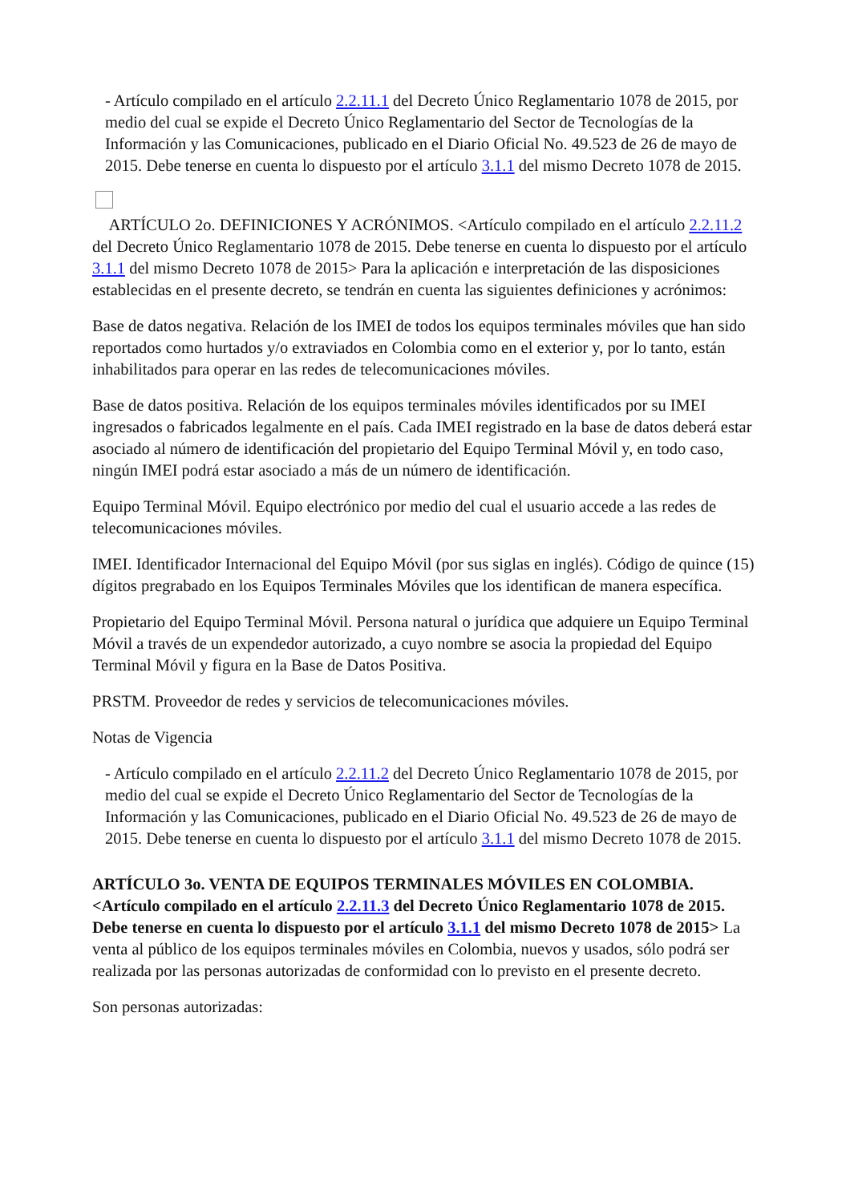- Artículo compilado en el artículo 2.2.11.1 del Decreto Único Reglamentario 1078 de 2015, por medio del cual se expide el Decreto Único Reglamentario del Sector de Tecnologías de la Información y las Comunicaciones, publicado en el Diario Oficial No. 49.523 de 26 de mayo de 2015. Debe tenerse en cuenta lo dispuesto por el artículo 3.1.1 del mismo Decreto 1078 de 2015.
ARTÍCULO 2o. DEFINICIONES Y ACRÓNIMOS. <Artículo compilado en el artículo 2.2.11.2 del Decreto Único Reglamentario 1078 de 2015. Debe tenerse en cuenta lo dispuesto por el artículo 3.1.1 del mismo Decreto 1078 de 2015> Para la aplicación e interpretación de las disposiciones establecidas en el presente decreto, se tendrán en cuenta las siguientes definiciones y acrónimos:
Base de datos negativa. Relación de los IMEI de todos los equipos terminales móviles que han sido reportados como hurtados y/o extraviados en Colombia como en el exterior y, por lo tanto, están inhabilitados para operar en las redes de telecomunicaciones móviles.
Base de datos positiva. Relación de los equipos terminales móviles identificados por su IMEI ingresados o fabricados legalmente en el país. Cada IMEI registrado en la base de datos deberá estar asociado al número de identificación del propietario del Equipo Terminal Móvil y, en todo caso, ningún IMEI podrá estar asociado a más de un número de identificación.
Equipo Terminal Móvil. Equipo electrónico por medio del cual el usuario accede a las redes de telecomunicaciones móviles.
IMEI. Identificador Internacional del Equipo Móvil (por sus siglas en inglés). Código de quince (15) dígitos pregrabado en los Equipos Terminales Móviles que los identifican de manera específica.
Propietario del Equipo Terminal Móvil. Persona natural o jurídica que adquiere un Equipo Terminal Móvil a través de un expendedor autorizado, a cuyo nombre se asocia la propiedad del Equipo Terminal Móvil y figura en la Base de Datos Positiva.
PRSTM. Proveedor de redes y servicios de telecomunicaciones móviles.
Notas de Vigencia
- Artículo compilado en el artículo 2.2.11.2 del Decreto Único Reglamentario 1078 de 2015, por medio del cual se expide el Decreto Único Reglamentario del Sector de Tecnologías de la Información y las Comunicaciones, publicado en el Diario Oficial No. 49.523 de 26 de mayo de 2015. Debe tenerse en cuenta lo dispuesto por el artículo 3.1.1 del mismo Decreto 1078 de 2015.
ARTÍCULO 3o. VENTA DE EQUIPOS TERMINALES MÓVILES EN COLOMBIA. <Artículo compilado en el artículo 2.2.11.3 del Decreto Único Reglamentario 1078 de 2015. Debe tenerse en cuenta lo dispuesto por el artículo 3.1.1 del mismo Decreto 1078 de 2015> La venta al público de los equipos terminales móviles en Colombia, nuevos y usados, sólo podrá ser realizada por las personas autorizadas de conformidad con lo previsto en el presente decreto.
Son personas autorizadas: